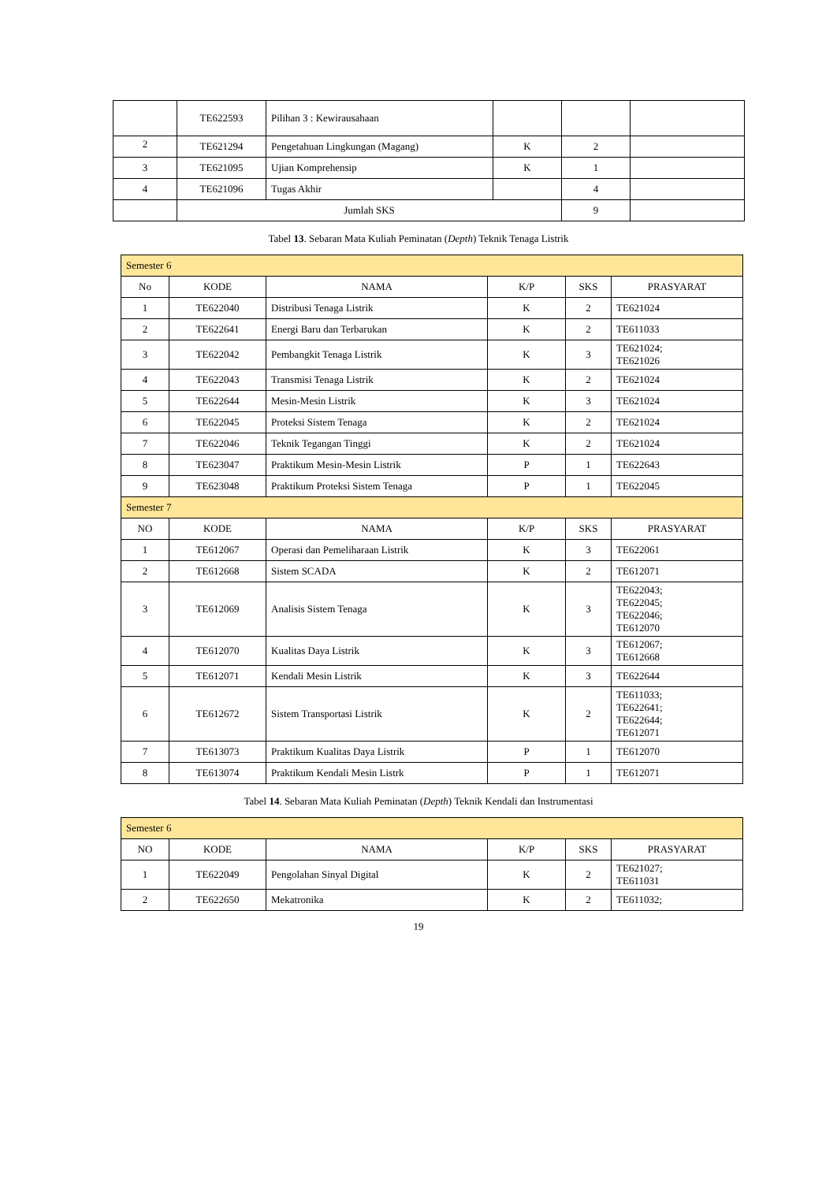| | TE622593 | Pilihan 3 : Kewirausahaan | | | |
| 2 | TE621294 | Pengetahuan Lingkungan (Magang) | K | 2 | |
| 3 | TE621095 | Ujian Komprehensip | K | 1 | |
| 4 | TE621096 | Tugas Akhir | | 4 | |
| | Jumlah SKS | | | 9 | |
Tabel 13. Sebaran Mata Kuliah Peminatan (Depth) Teknik Tenaga Listrik
| Semester 6 | | | | | |
| No | KODE | NAMA | K/P | SKS | PRASYARAT |
| 1 | TE622040 | Distribusi Tenaga Listrik | K | 2 | TE621024 |
| 2 | TE622641 | Energi Baru dan Terbarukan | K | 2 | TE611033 |
| 3 | TE622042 | Pembangkit Tenaga Listrik | K | 3 | TE621024; TE621026 |
| 4 | TE622043 | Transmisi Tenaga Listrik | K | 2 | TE621024 |
| 5 | TE622644 | Mesin-Mesin Listrik | K | 3 | TE621024 |
| 6 | TE622045 | Proteksi Sistem Tenaga | K | 2 | TE621024 |
| 7 | TE622046 | Teknik Tegangan Tinggi | K | 2 | TE621024 |
| 8 | TE623047 | Praktikum Mesin-Mesin Listrik | P | 1 | TE622643 |
| 9 | TE623048 | Praktikum Proteksi Sistem Tenaga | P | 1 | TE622045 |
| Semester 7 | | | | | |
| NO | KODE | NAMA | K/P | SKS | PRASYARAT |
| 1 | TE612067 | Operasi dan Pemeliharaan Listrik | K | 3 | TE622061 |
| 2 | TE612668 | Sistem SCADA | K | 2 | TE612071 |
| 3 | TE612069 | Analisis Sistem Tenaga | K | 3 | TE622043; TE622045; TE622046; TE612070 |
| 4 | TE612070 | Kualitas Daya Listrik | K | 3 | TE612067; TE612668 |
| 5 | TE612071 | Kendali Mesin Listrik | K | 3 | TE622644 |
| 6 | TE612672 | Sistem Transportasi Listrik | K | 2 | TE611033; TE622641; TE622644; TE612071 |
| 7 | TE613073 | Praktikum Kualitas Daya Listrik | P | 1 | TE612070 |
| 8 | TE613074 | Praktikum Kendali Mesin Listrk | P | 1 | TE612071 |
Tabel 14. Sebaran Mata Kuliah Peminatan (Depth) Teknik Kendali dan Instrumentasi
| Semester 6 | | | | | |
| NO | KODE | NAMA | K/P | SKS | PRASYARAT |
| 1 | TE622049 | Pengolahan Sinyal Digital | K | 2 | TE621027; TE611031 |
| 2 | TE622650 | Mekatronika | K | 2 | TE611032; |
19